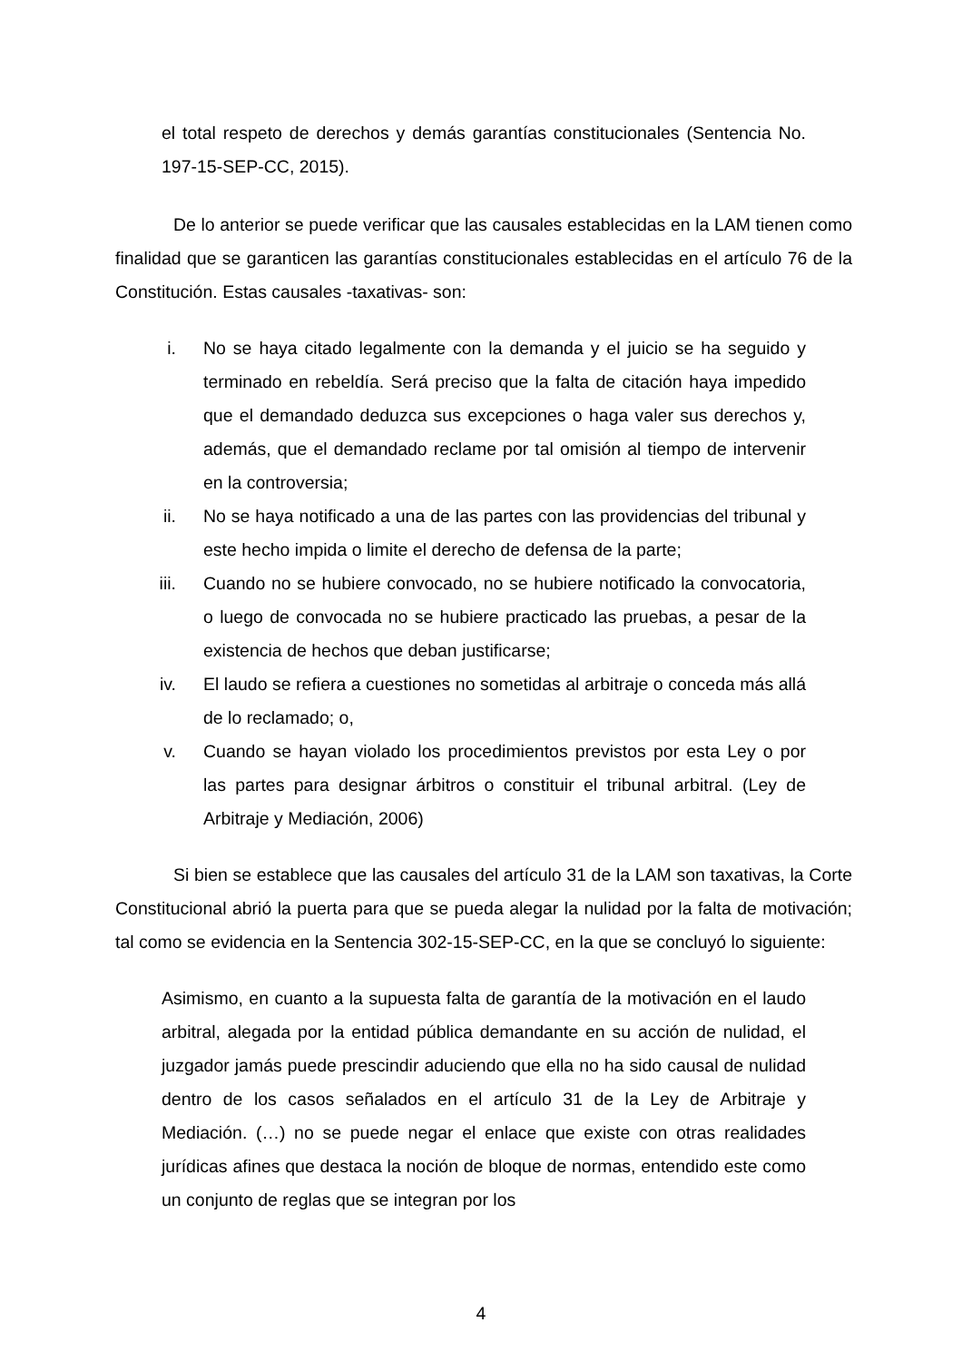el total respeto de derechos y demás garantías constitucionales (Sentencia No. 197-15-SEP-CC, 2015).
De lo anterior se puede verificar que las causales establecidas en la LAM tienen como finalidad que se garanticen las garantías constitucionales establecidas en el artículo 76 de la Constitución. Estas causales -taxativas- son:
i. No se haya citado legalmente con la demanda y el juicio se ha seguido y terminado en rebeldía. Será preciso que la falta de citación haya impedido que el demandado deduzca sus excepciones o haga valer sus derechos y, además, que el demandado reclame por tal omisión al tiempo de intervenir en la controversia;
ii. No se haya notificado a una de las partes con las providencias del tribunal y este hecho impida o limite el derecho de defensa de la parte;
iii. Cuando no se hubiere convocado, no se hubiere notificado la convocatoria, o luego de convocada no se hubiere practicado las pruebas, a pesar de la existencia de hechos que deban justificarse;
iv. El laudo se refiera a cuestiones no sometidas al arbitraje o conceda más allá de lo reclamado; o,
v. Cuando se hayan violado los procedimientos previstos por esta Ley o por las partes para designar árbitros o constituir el tribunal arbitral. (Ley de Arbitraje y Mediación, 2006)
Si bien se establece que las causales del artículo 31 de la LAM son taxativas, la Corte Constitucional abrió la puerta para que se pueda alegar la nulidad por la falta de motivación; tal como se evidencia en la Sentencia 302-15-SEP-CC, en la que se concluyó lo siguiente:
Asimismo, en cuanto a la supuesta falta de garantía de la motivación en el laudo arbitral, alegada por la entidad pública demandante en su acción de nulidad, el juzgador jamás puede prescindir aduciendo que ella no ha sido causal de nulidad dentro de los casos señalados en el artículo 31 de la Ley de Arbitraje y Mediación. (…) no se puede negar el enlace que existe con otras realidades jurídicas afines que destaca la noción de bloque de normas, entendido este como un conjunto de reglas que se integran por los
4